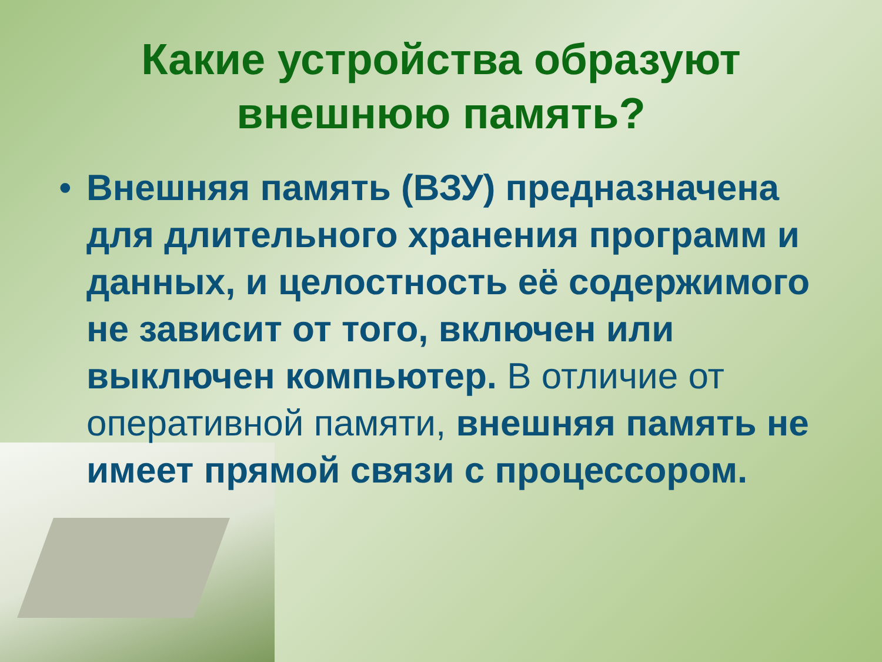Какие устройства образуют
внешнюю память?
• Внешняя память (ВЗУ) предназначена для длительного хранения программ и данных, и целостность её содержимого не зависит от того, включен или выключен компьютер. В отличие от оперативной памяти, внешняя память не имеет прямой связи с процессором.